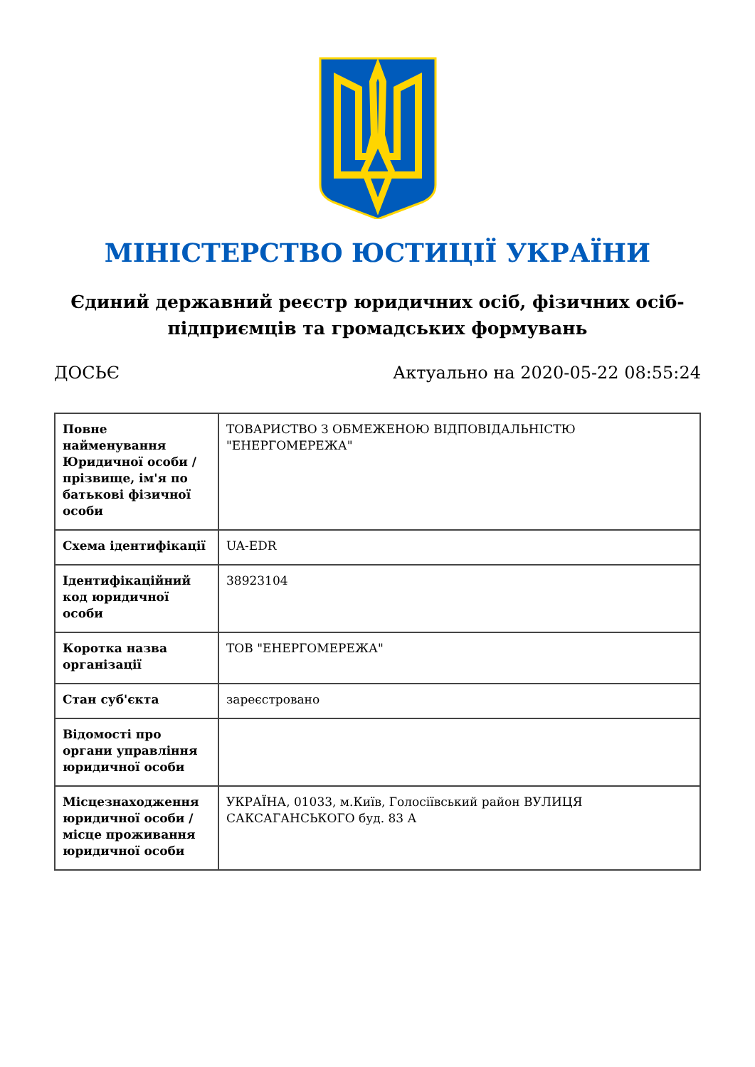МІНІСТЕРСТВО ЮСТИЦІЇ УКРАЇНИ
Єдиний державний реєстр юридичних осіб, фізичних осіб-підприємців та громадських формувань
ДОСЬЄ Актуально на 2020-05-22 08:55:24
| Повне найменування Юридичної особи / прізвище, ім'я по батькові фізичної особи | ТОВАРИСТВО З ОБМЕЖЕНОЮ ВІДПОВІДАЛЬНІСТЮ "ЕНЕРГОМЕРЕЖА" |
| Схема ідентифікації | UA-EDR |
| Ідентифікаційний код юридичної особи | 38923104 |
| Коротка назва організації | ТОВ "ЕНЕРГОМЕРЕЖА" |
| Стан суб'єкта | зареєстровано |
| Відомості про органи управління юридичної особи | |
| Місцезнаходження юридичної особи / місце проживання юридичної особи | УКРАЇНА, 01033, м.Київ, Голосіївський район ВУЛИЦЯ САКСАГАНСЬКОГО буд. 83 А |